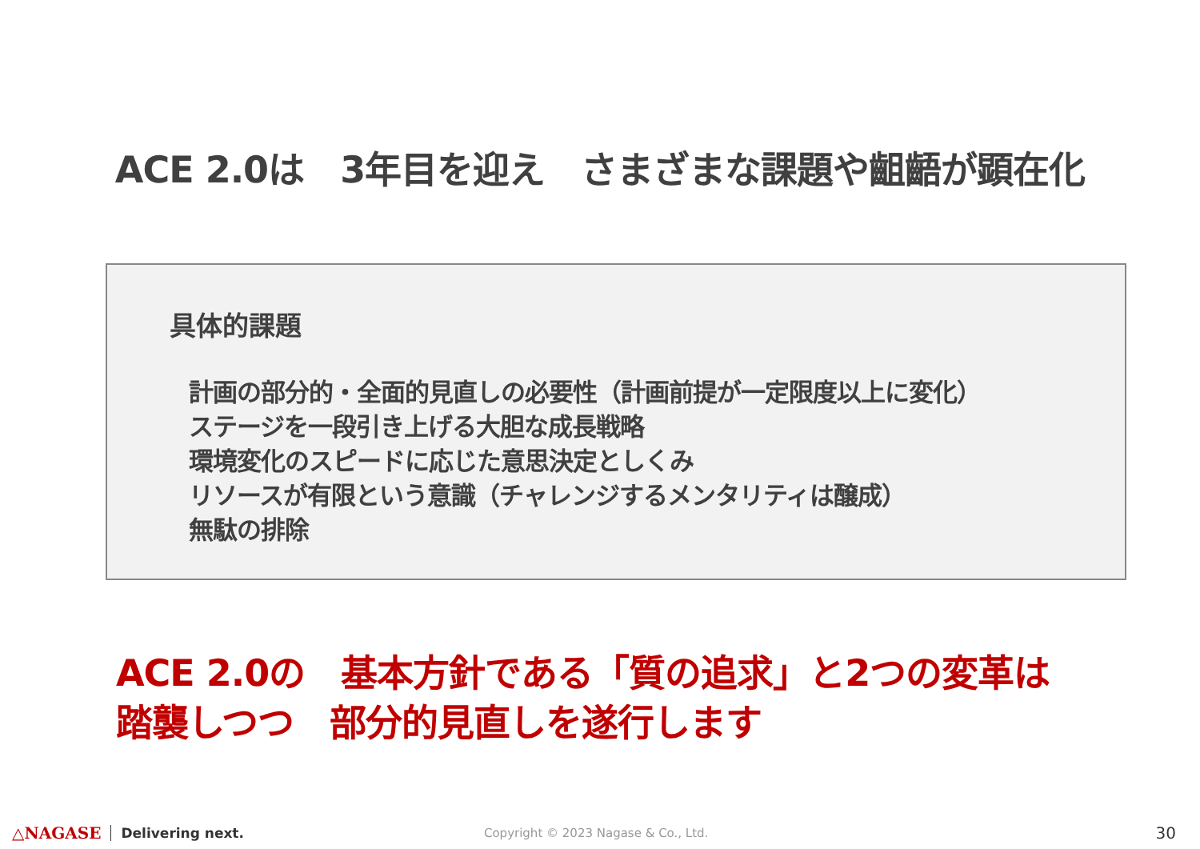ACE 2.0は　3年目を迎え　さまざまな課題や齟齬が顕在化
具体的課題
計画の部分的・全面的見直しの必要性（計画前提が一定限度以上に変化）
ステージを一段引き上げる大胆な成長戦略
環境変化のスピードに応じた意思決定としくみ
リソースが有限という意識（チャレンジするメンタリティは醸成）
無駄の排除
ACE 2.0の　基本方針である「質の追求」と2つの変革は
踏襲しつつ　部分的見直しを遂行します
△NAGASE Delivering next. Copyright © 2023 Nagase & Co., Ltd. 30